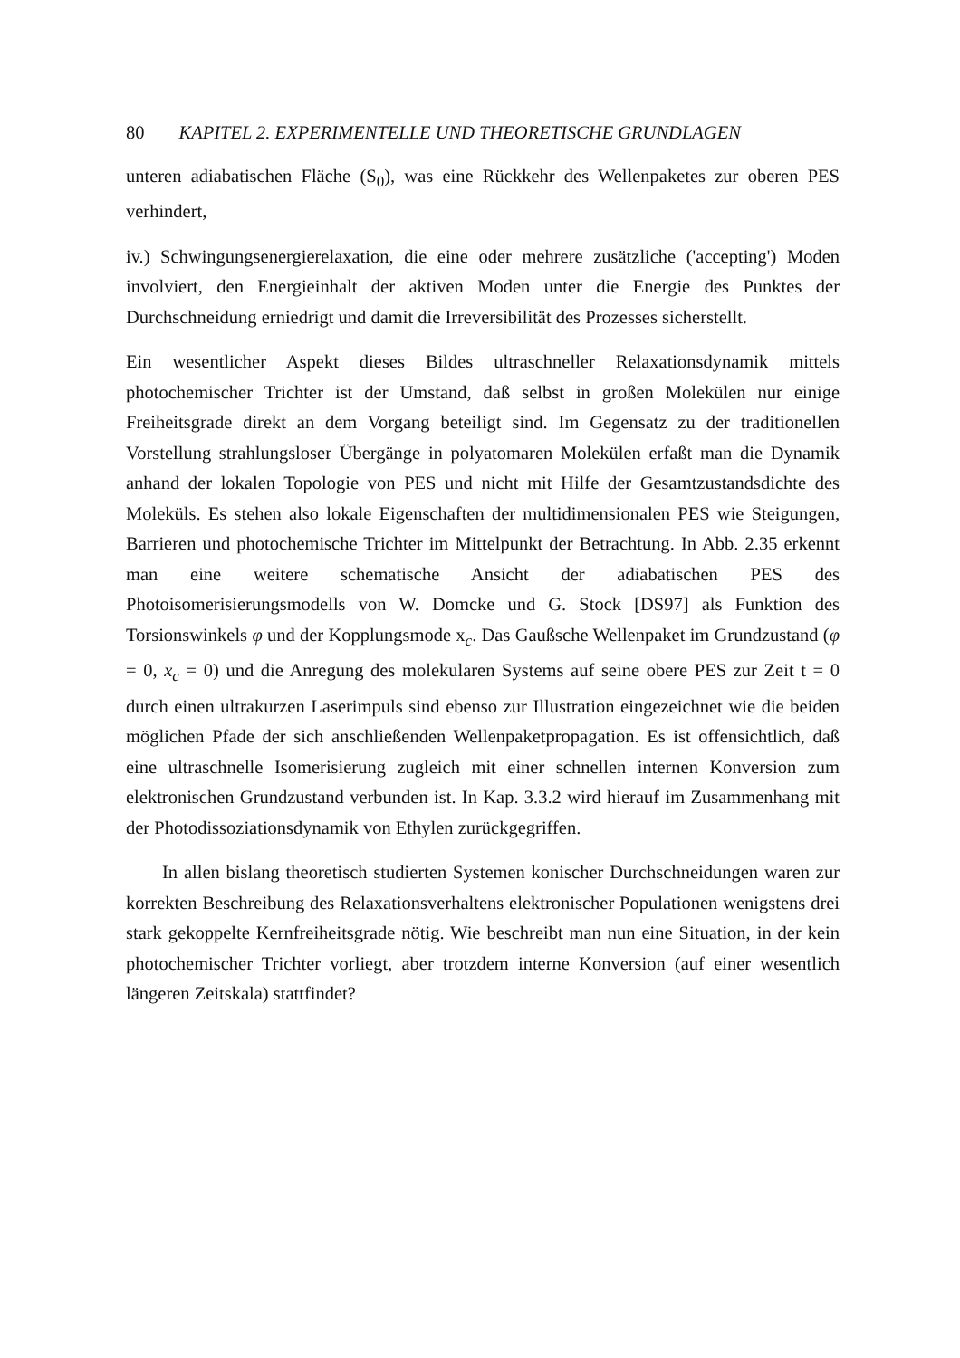80 KAPITEL 2. EXPERIMENTELLE UND THEORETISCHE GRUNDLAGEN
unteren adiabatischen Fläche (S<sub>0</sub>), was eine Rückkehr des Wellenpaketes zur oberen PES verhindert,
iv.) Schwingungsenergierelaxation, die eine oder mehrere zusätzliche ('accepting') Moden involviert, den Energieinhalt der aktiven Moden unter die Energie des Punktes der Durchschneidung erniedrigt und damit die Irreversibilität des Prozesses sicherstellt.
Ein wesentlicher Aspekt dieses Bildes ultraschneller Relaxationsdynamik mittels photochemischer Trichter ist der Umstand, daß selbst in großen Molekülen nur einige Freiheitsgrade direkt an dem Vorgang beteiligt sind. Im Gegensatz zu der traditionellen Vorstellung strahlungsloser Übergänge in polyatomaren Molekülen erfaßt man die Dynamik anhand der lokalen Topologie von PES und nicht mit Hilfe der Gesamtzustandsdichte des Moleküls. Es stehen also lokale Eigenschaften der multidimensionalen PES wie Steigungen, Barrieren und photochemische Trichter im Mittelpunkt der Betrachtung. In Abb. 2.35 erkennt man eine weitere schematische Ansicht der adiabatischen PES des Photoisomerisierungsmodells von W. Domcke und G. Stock [DS97] als Funktion des Torsionswinkels φ und der Kopplungsmode x<sub>c</sub>. Das Gaußsche Wellenpaket im Grundzustand (φ = 0, x<sub>c</sub> = 0) und die Anregung des molekularen Systems auf seine obere PES zur Zeit t = 0 durch einen ultrakurzen Laserimpuls sind ebenso zur Illustration eingezeichnet wie die beiden möglichen Pfade der sich anschließenden Wellenpaketpropagation. Es ist offensichtlich, daß eine ultraschnelle Isomerisierung zugleich mit einer schnellen internen Konversion zum elektronischen Grundzustand verbunden ist. In Kap. 3.3.2 wird hierauf im Zusammenhang mit der Photodissoziationsdynamik von Ethylen zurückgegriffen.
In allen bislang theoretisch studierten Systemen konischer Durchschneidungen waren zur korrekten Beschreibung des Relaxationsverhaltens elektronischer Populationen wenigstens drei stark gekoppelte Kernfreiheitsgrade nötig. Wie beschreibt man nun eine Situation, in der kein photochemischer Trichter vorliegt, aber trotzdem interne Konversion (auf einer wesentlich längeren Zeitskala) stattfindet?